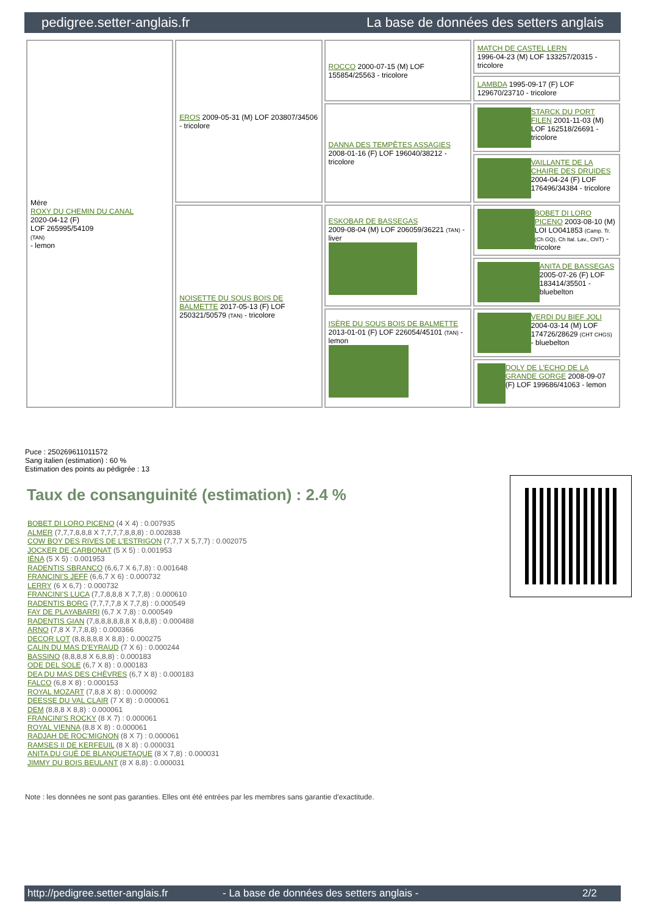pedigree.setter-anglais.fr La base de données des setters anglais
| Mère ROXY DU CHEMIN DU CANAL 2020-04-12 (F) LOF 265995/54109 (TAN) - lemon | EROS 2009-05-31 (M) LOF 203807/34506 - tricolore | ROCCO 2000-07-15 (M) LOF 155854/25563 - tricolore | MATCH DE CASTEL LERN 1996-04-23 (M) LOF 133257/20315 - tricolore |
| | | | LAMBDA 1995-09-17 (F) LOF 129670/23710 - tricolore |
| | | DANNA DES TEMPÊTES ASSAGIES 2008-01-16 (F) LOF 196040/38212 - tricolore | STARCK DU PORT FILEN 2001-11-03 (M) LOF 162518/26691 - tricolore |
| | | | VAILLANTE DE LA CHAIRE DES DRUIDES 2004-04-24 (F) LOF 176496/34384 - tricolore |
| | NOISETTE DU SOUS BOIS DE BALMETTE 2017-05-13 (F) LOF 250321/50579 (TAN) - tricolore | ESKOBAR DE BASSEGAS 2009-08-04 (M) LOF 206059/36221 (TAN) - liver | BOBET DI LORO PICENO 2003-08-10 (M) LOI LO041853 (Camp. Tr. (Ch GQ), Ch Ital. Lav., ChIT) - tricolore |
| | | | ANITA DE BASSEGAS 2005-07-26 (F) LOF 183414/35501 - bluebelton |
| | | ISÈRE DU SOUS BOIS DE BALMETTE 2013-01-01 (F) LOF 226054/45101 (TAN) - lemon | VERDI DU BIEF JOLI 2004-03-14 (M) LOF 174726/28629 (CHT CHGS) - bluebelton |
| | | | DOLY DE L'ECHO DE LA GRANDE GORGE 2008-09-07 (F) LOF 199686/41063 - lemon |
Puce : 250269611011572
Sang italien (estimation) : 60 %
Estimation des points au pédigrée : 13
Taux de consanguinité (estimation) : 2.4 %
BOBET DI LORO PICENO (4 X 4) : 0.007935
ALMER (7,7,7,8,8,8 X 7,7,7,7,8,8,8) : 0.002838
COW BOY DES RIVES DE L'ESTRIGON (7,7,7 X 5,7,7) : 0.002075
JOCKER DE CARBONAT (5 X 5) : 0.001953
IÉNA (5 X 5) : 0.001953
RADENTIS SBRANCO (6,6,7 X 6,7,8) : 0.001648
FRANCINI'S JEFF (6,6,7 X 6) : 0.000732
LERRY (6 X 6,7) : 0.000732
FRANCINI'S LUCA (7,7,8,8,8 X 7,7,8) : 0.000610
RADENTIS BORG (7,7,7,7,8 X 7,7,8) : 0.000549
FAY DE PLAYABARRI (6,7 X 7,8) : 0.000549
RADENTIS GIAN (7,8,8,8,8,8,8 X 8,8,8) : 0.000488
ARNO (7,8 X 7,7,8,8) : 0.000366
DECOR LOT (8,8,8,8,8 X 8,8) : 0.000275
CALIN DU MAS D'EYRAUD (7 X 6) : 0.000244
BASSINO (8,8,8,8 X 6,8,8) : 0.000183
ODE DEL SOLE (6,7 X 8) : 0.000183
DEA DU MAS DES CHÈVRES (6,7 X 8) : 0.000183
FALCO (6,8 X 8) : 0.000153
ROYAL MOZART (7,8,8 X 8) : 0.000092
DEESSE DU VAL CLAIR (7 X 8) : 0.000061
DEM (8,8,8 X 8,8) : 0.000061
FRANCINI'S ROCKY (8 X 7) : 0.000061
ROYAL VIENNA (8,8 X 8) : 0.000061
RADJAH DE ROC'MIGNON (8 X 7) : 0.000061
RAMSES II DE KERFEUIL (8 X 8) : 0.000031
ANITA DU GUÉ DE BLANQUETAQUE (8 X 7,8) : 0.000031
JIMMY DU BOIS BEULANT (8 X 8,8) : 0.000031
Note : les données ne sont pas garanties. Elles ont été entrées par les membres sans garantie d'exactitude.
http://pedigree.setter-anglais.fr - La base de données des setters anglais - 2/2